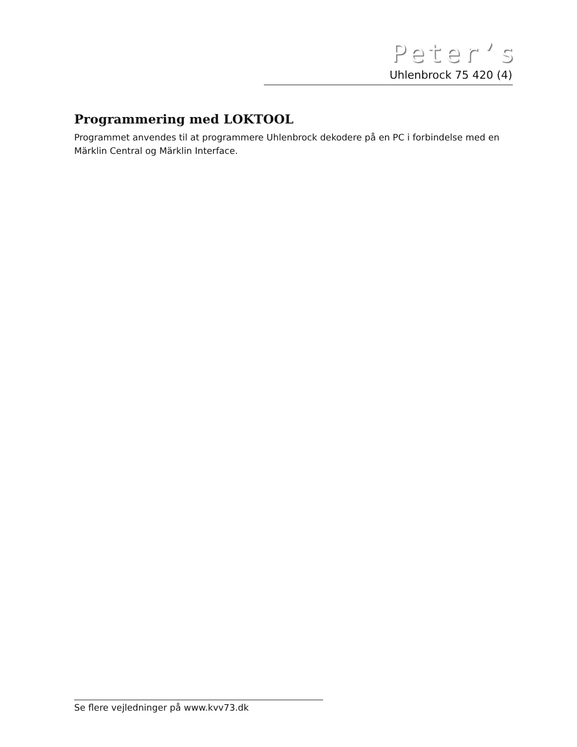Peter’s
Uhlenbrock 75 420 (4)
Programmering med LOKTOOL
Programmet anvendes til at programmere Uhlenbrock dekodere på en PC i forbindelse med en Märklin Central og Märklin Interface.
Se flere vejledninger på www.kvv73.dk